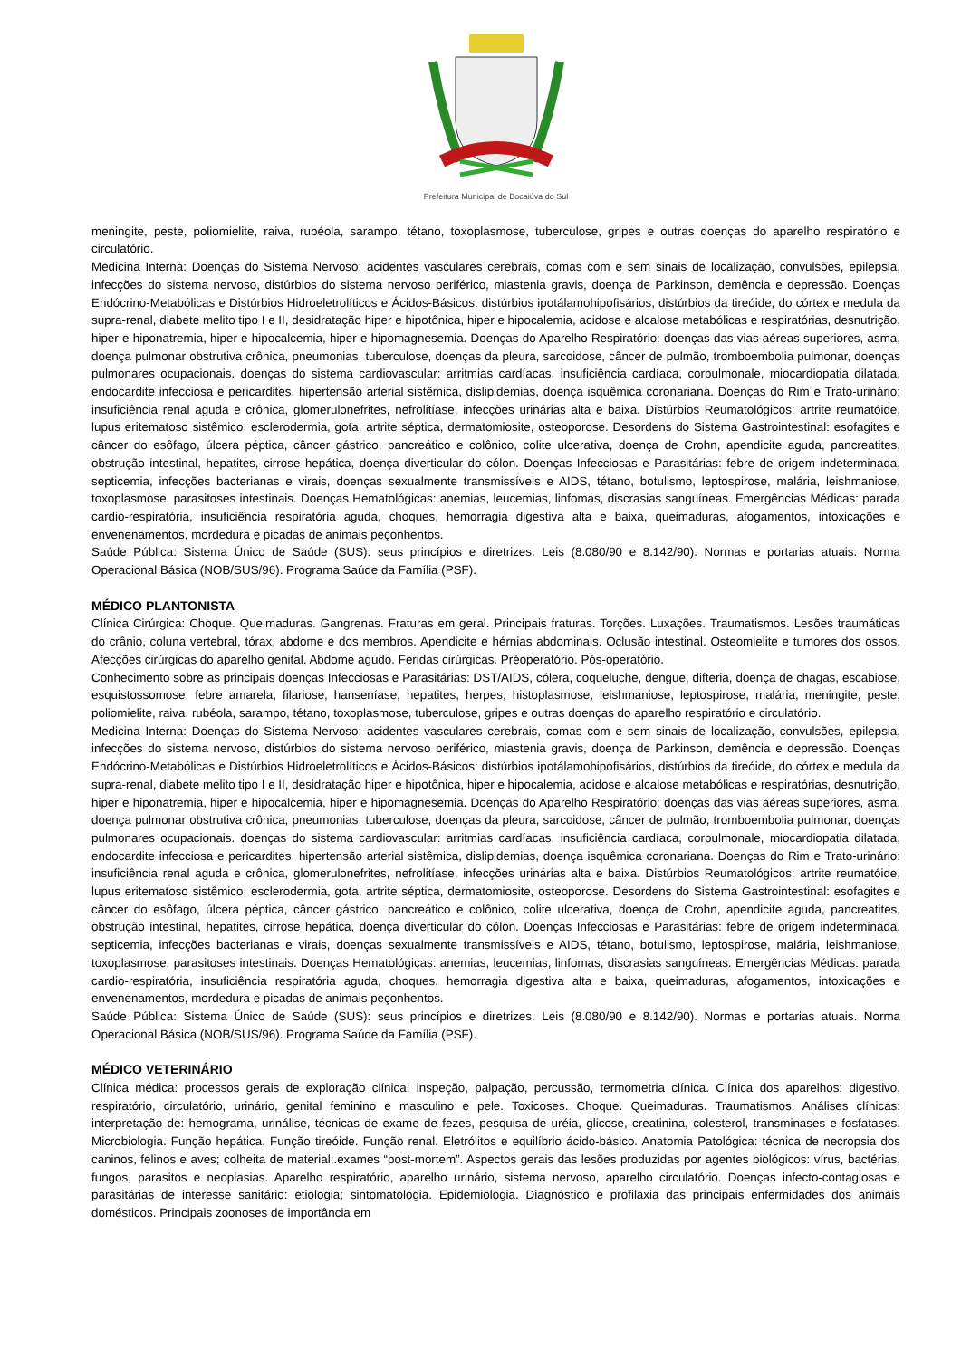Prefeitura Municipal de Bocaiúva do Sul
meningite, peste, poliomielite, raiva, rubéola, sarampo, tétano, toxoplasmose, tuberculose, gripes e outras doenças do aparelho respiratório e circulatório.
Medicina Interna: Doenças do Sistema Nervoso: acidentes vasculares cerebrais, comas com e sem sinais de localização, convulsões, epilepsia, infecções do sistema nervoso, distúrbios do sistema nervoso periférico, miastenia gravis, doença de Parkinson, demência e depressão. Doenças Endócrino-Metabólicas e Distúrbios Hidroeletrolíticos e Ácidos-Básicos: distúrbios ipotálamohipofisários, distúrbios da tireóide, do córtex e medula da supra-renal, diabete melito tipo I e II, desidratação hiper e hipotônica, hiper e hipocalemia, acidose e alcalose metabólicas e respiratórias, desnutrição, hiper e hiponatremia, hiper e hipocalcemia, hiper e hipomagnesemia. Doenças do Aparelho Respiratório: doenças das vias aéreas superiores, asma, doença pulmonar obstrutiva crônica, pneumonias, tuberculose, doenças da pleura, sarcoidose, câncer de pulmão, tromboembolia pulmonar, doenças pulmonares ocupacionais. doenças do sistema cardiovascular: arritmias cardíacas, insuficiência cardíaca, corpulmonale, miocardiopatia dilatada, endocardite infecciosa e pericardites, hipertensão arterial sistêmica, dislipidemias, doença isquêmica coronariana. Doenças do Rim e Trato-urinário: insuficiência renal aguda e crônica, glomerulonefrites, nefrolitíase, infecções urinárias alta e baixa. Distúrbios Reumatológicos: artrite reumatóide, lupus eritematoso sistêmico, esclerodermia, gota, artrite séptica, dermatomiosite, osteoporose. Desordens do Sistema Gastrointestinal: esofagites e câncer do esôfago, úlcera péptica, câncer gástrico, pancreático e colônico, colite ulcerativa, doença de Crohn, apendicite aguda, pancreatites, obstrução intestinal, hepatites, cirrose hepática, doença diverticular do cólon. Doenças Infecciosas e Parasitárias: febre de origem indeterminada, septicemia, infecções bacterianas e virais, doenças sexualmente transmissíveis e AIDS, tétano, botulismo, leptospirose, malária, leishmaniose, toxoplasmose, parasitoses intestinais. Doenças Hematológicas: anemias, leucemias, linfomas, discrasias sanguíneas. Emergências Médicas: parada cardio-respiratória, insuficiência respiratória aguda, choques, hemorragia digestiva alta e baixa, queimaduras, afogamentos, intoxicações e envenenamentos, mordedura e picadas de animais peçonhentos.
Saúde Pública: Sistema Único de Saúde (SUS): seus princípios e diretrizes. Leis (8.080/90 e 8.142/90). Normas e portarias atuais. Norma Operacional Básica (NOB/SUS/96). Programa Saúde da Família (PSF).
MÉDICO PLANTONISTA
Clínica Cirúrgica: Choque. Queimaduras. Gangrenas. Fraturas em geral. Principais fraturas. Torções. Luxações. Traumatismos. Lesões traumáticas do crânio, coluna vertebral, tórax, abdome e dos membros. Apendicite e hérnias abdominais. Oclusão intestinal. Osteomielite e tumores dos ossos. Afecções cirúrgicas do aparelho genital. Abdome agudo. Feridas cirúrgicas. Préoperatório. Pós-operatório.
Conhecimento sobre as principais doenças Infecciosas e Parasitárias: DST/AIDS, cólera, coqueluche, dengue, difteria, doença de chagas, escabiose, esquistossomose, febre amarela, filariose, hanseníase, hepatites, herpes, histoplasmose, leishmaniose, leptospirose, malária, meningite, peste, poliomielite, raiva, rubéola, sarampo, tétano, toxoplasmose, tuberculose, gripes e outras doenças do aparelho respiratório e circulatório.
Medicina Interna: Doenças do Sistema Nervoso: acidentes vasculares cerebrais, comas com e sem sinais de localização, convulsões, epilepsia, infecções do sistema nervoso, distúrbios do sistema nervoso periférico, miastenia gravis, doença de Parkinson, demência e depressão. Doenças Endócrino-Metabólicas e Distúrbios Hidroeletrolíticos e Ácidos-Básicos: distúrbios ipotálamohipofisários, distúrbios da tireóide, do córtex e medula da supra-renal, diabete melito tipo I e II, desidratação hiper e hipotônica, hiper e hipocalemia, acidose e alcalose metabólicas e respiratórias, desnutrição, hiper e hiponatremia, hiper e hipocalcemia, hiper e hipomagnesemia. Doenças do Aparelho Respiratório: doenças das vias aéreas superiores, asma, doença pulmonar obstrutiva crônica, pneumonias, tuberculose, doenças da pleura, sarcoidose, câncer de pulmão, tromboembolia pulmonar, doenças pulmonares ocupacionais. doenças do sistema cardiovascular: arritmias cardíacas, insuficiência cardíaca, corpulmonale, miocardiopatia dilatada, endocardite infecciosa e pericardites, hipertensão arterial sistêmica, dislipidemias, doença isquêmica coronariana. Doenças do Rim e Trato-urinário: insuficiência renal aguda e crônica, glomerulonefrites, nefrolitíase, infecções urinárias alta e baixa. Distúrbios Reumatológicos: artrite reumatóide, lupus eritematoso sistêmico, esclerodermia, gota, artrite séptica, dermatomiosite, osteoporose. Desordens do Sistema Gastrointestinal: esofagites e câncer do esôfago, úlcera péptica, câncer gástrico, pancreático e colônico, colite ulcerativa, doença de Crohn, apendicite aguda, pancreatites, obstrução intestinal, hepatites, cirrose hepática, doença diverticular do cólon. Doenças Infecciosas e Parasitárias: febre de origem indeterminada, septicemia, infecções bacterianas e virais, doenças sexualmente transmissíveis e AIDS, tétano, botulismo, leptospirose, malária, leishmaniose, toxoplasmose, parasitoses intestinais. Doenças Hematológicas: anemias, leucemias, linfomas, discrasias sanguíneas. Emergências Médicas: parada cardio-respiratória, insuficiência respiratória aguda, choques, hemorragia digestiva alta e baixa, queimaduras, afogamentos, intoxicações e envenenamentos, mordedura e picadas de animais peçonhentos.
Saúde Pública: Sistema Único de Saúde (SUS): seus princípios e diretrizes. Leis (8.080/90 e 8.142/90). Normas e portarias atuais. Norma Operacional Básica (NOB/SUS/96). Programa Saúde da Família (PSF).
MÉDICO VETERINÁRIO
Clínica médica: processos gerais de exploração clínica: inspeção, palpação, percussão, termometria clínica. Clínica dos aparelhos: digestivo, respiratório, circulatório, urinário, genital feminino e masculino e pele. Toxicoses. Choque. Queimaduras. Traumatismos. Análises clínicas: interpretação de: hemograma, urinálise, técnicas de exame de fezes, pesquisa de uréia, glicose, creatinina, colesterol, transminases e fosfatases. Microbiologia. Função hepática. Função tireóide. Função renal. Eletrólitos e equilíbrio ácido-básico. Anatomia Patológica: técnica de necropsia dos caninos, felinos e aves; colheita de material;.exames “post-mortem”. Aspectos gerais das lesões produzidas por agentes biológicos: vírus, bactérias, fungos, parasitos e neoplasias. Aparelho respiratório, aparelho urinário, sistema nervoso, aparelho circulatório. Doenças infecto-contagiosas e parasitárias de interesse sanitário: etiologia; sintomatologia. Epidemiologia. Diagnóstico e profilaxia das principais enfermidades dos animais domésticos. Principais zoonoses de importância em